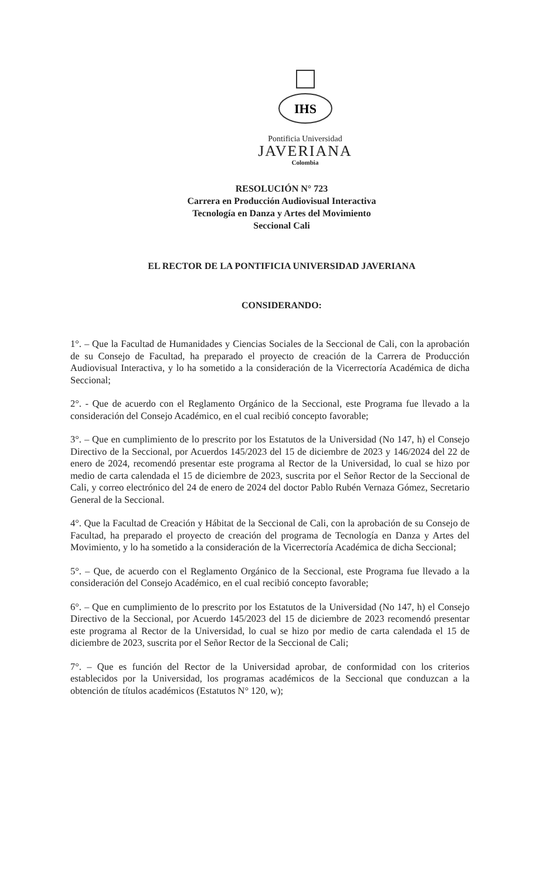IHS
Pontificia Universidad
JAVERIANA
Colombia
RESOLUCIÓN N° 723
Carrera en Producción Audiovisual Interactiva
Tecnología en Danza y Artes del Movimiento
Seccional Cali
EL RECTOR DE LA PONTIFICIA UNIVERSIDAD JAVERIANA
CONSIDERANDO:
1°. – Que la Facultad de Humanidades y Ciencias Sociales de la Seccional de Cali, con la aprobación de su Consejo de Facultad, ha preparado el proyecto de creación de la Carrera de Producción Audiovisual Interactiva, y lo ha sometido a la consideración de la Vicerrectoría Académica de dicha Seccional;
2°. - Que de acuerdo con el Reglamento Orgánico de la Seccional, este Programa fue llevado a la consideración del Consejo Académico, en el cual recibió concepto favorable;
3°. – Que en cumplimiento de lo prescrito por los Estatutos de la Universidad (No 147, h) el Consejo Directivo de la Seccional, por Acuerdos 145/2023 del 15 de diciembre de 2023 y 146/2024 del 22 de enero de 2024, recomendó presentar este programa al Rector de la Universidad, lo cual se hizo por medio de carta calendada el 15 de diciembre de 2023, suscrita por el Señor Rector de la Seccional de Cali, y correo electrónico del 24 de enero de 2024 del doctor Pablo Rubén Vernaza Gómez, Secretario General de la Seccional.
4°. Que la Facultad de Creación y Hábitat de la Seccional de Cali, con la aprobación de su Consejo de Facultad, ha preparado el proyecto de creación del programa de Tecnología en Danza y Artes del Movimiento, y lo ha sometido a la consideración de la Vicerrectoría Académica de dicha Seccional;
5°. – Que, de acuerdo con el Reglamento Orgánico de la Seccional, este Programa fue llevado a la consideración del Consejo Académico, en el cual recibió concepto favorable;
6°. – Que en cumplimiento de lo prescrito por los Estatutos de la Universidad (No 147, h) el Consejo Directivo de la Seccional, por Acuerdo 145/2023 del 15 de diciembre de 2023 recomendó presentar este programa al Rector de la Universidad, lo cual se hizo por medio de carta calendada el 15 de diciembre de 2023, suscrita por el Señor Rector de la Seccional de Cali;
7°. – Que es función del Rector de la Universidad aprobar, de conformidad con los criterios establecidos por la Universidad, los programas académicos de la Seccional que conduzcan a la obtención de títulos académicos (Estatutos N° 120, w);